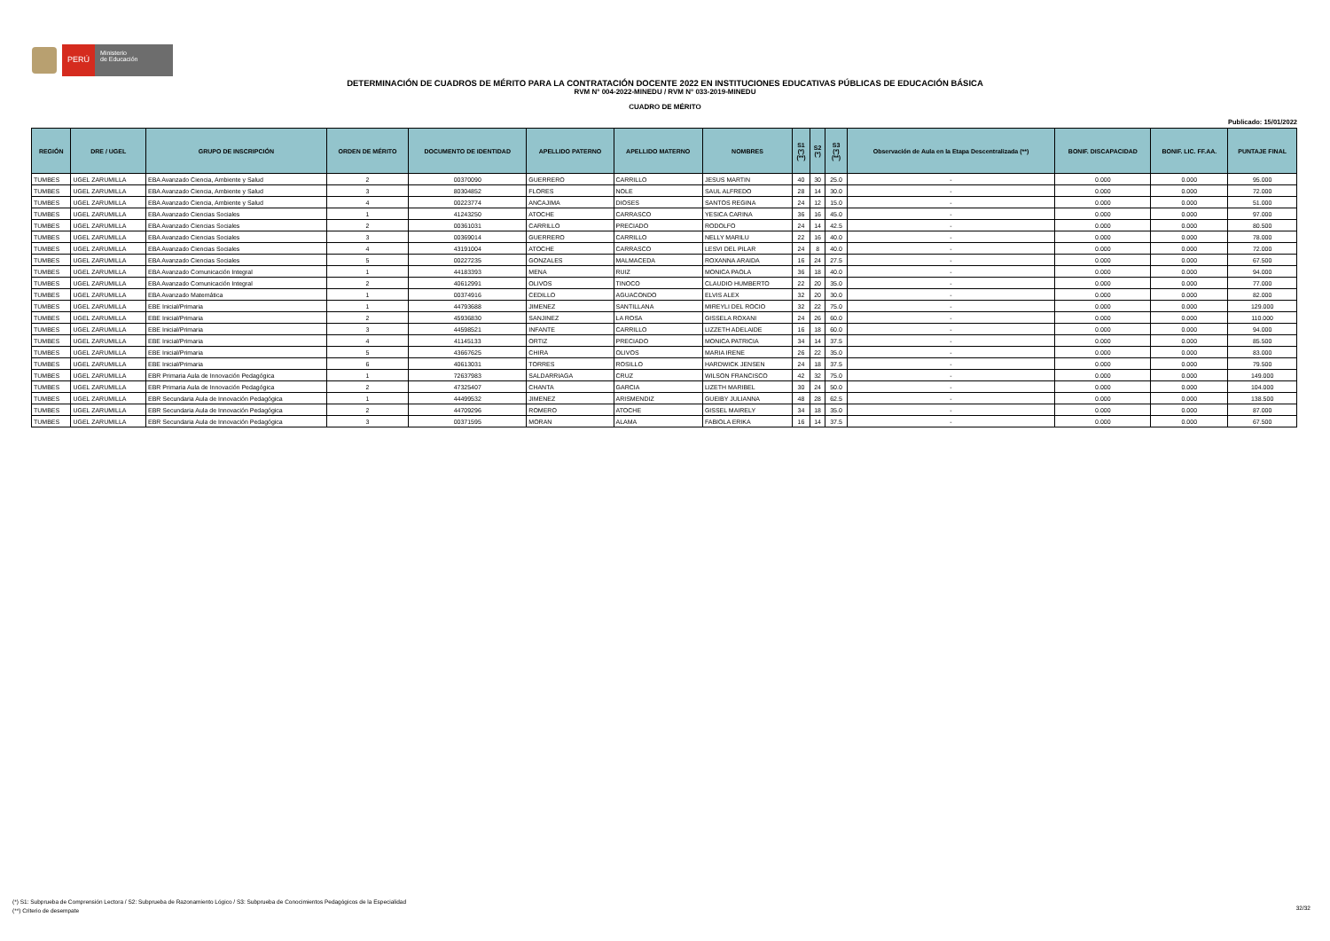PERÚ
Ministerio
de Educación
DETERMINACIÓN DE CUADROS DE MÉRITO PARA LA CONTRATACIÓN DOCENTE 2022 EN INSTITUCIONES EDUCATIVAS PÚBLICAS DE EDUCACIÓN BÁSICA
RVM N° 004-2022-MINEDU / RVM N° 033-2019-MINEDU
CUADRO DE MÉRITO
Publicado: 15/01/2022
| REGIÓN | DRE / UGEL | GRUPO DE INSCRIPCIÓN | ORDEN DE MÉRITO | DOCUMENTO DE IDENTIDAD | APELLIDO PATERNO | APELLIDO MATERNO | NOMBRES | S1 (*) (**) | S2 (*) | S3 (*) (**) | Observación de Aula en la Etapa Descentralizada (**) | BONIF. DISCAPACIDAD | BONIF. LIC. FF.AA. | PUNTAJE FINAL |
| --- | --- | --- | --- | --- | --- | --- | --- | --- | --- | --- | --- | --- | --- | --- |
| TUMBES | UGEL ZARUMILLA | EBA Avanzado Ciencia, Ambiente y Salud | 2 | 00370090 | GUERRERO | CARRILLO | JESUS MARTIN | 40 | 30 | 25.0 | - | 0.000 | 0.000 | 95.000 |
| TUMBES | UGEL ZARUMILLA | EBA Avanzado Ciencia, Ambiente y Salud | 3 | 80304852 | FLORES | NOLE | SAUL ALFREDO | 28 | 14 | 30.0 | - | 0.000 | 0.000 | 72.000 |
| TUMBES | UGEL ZARUMILLA | EBA Avanzado Ciencia, Ambiente y Salud | 4 | 00223774 | ANCAJIMA | DIOSES | SANTOS REGINA | 24 | 12 | 15.0 | - | 0.000 | 0.000 | 51.000 |
| TUMBES | UGEL ZARUMILLA | EBA Avanzado Ciencias Sociales | 1 | 41243250 | ATOCHE | CARRASCO | YESICA CARINA | 36 | 16 | 45.0 | - | 0.000 | 0.000 | 97.000 |
| TUMBES | UGEL ZARUMILLA | EBA Avanzado Ciencias Sociales | 2 | 00361031 | CARRILLO | PRECIADO | RODOLFO | 24 | 14 | 42.5 | - | 0.000 | 0.000 | 80.500 |
| TUMBES | UGEL ZARUMILLA | EBA Avanzado Ciencias Sociales | 3 | 00369014 | GUERRERO | CARRILLO | NELLY MARILU | 22 | 16 | 40.0 | - | 0.000 | 0.000 | 78.000 |
| TUMBES | UGEL ZARUMILLA | EBA Avanzado Ciencias Sociales | 4 | 43191004 | ATOCHE | CARRASCO | LESVI DEL PILAR | 24 | 8 | 40.0 | - | 0.000 | 0.000 | 72.000 |
| TUMBES | UGEL ZARUMILLA | EBA Avanzado Ciencias Sociales | 5 | 00227235 | GONZALES | MALMACEDA | ROXANNA ARAIDA | 16 | 24 | 27.5 | - | 0.000 | 0.000 | 67.500 |
| TUMBES | UGEL ZARUMILLA | EBA Avanzado Comunicación Integral | 1 | 44183393 | MENA | RUIZ | MONICA PAOLA | 36 | 18 | 40.0 | - | 0.000 | 0.000 | 94.000 |
| TUMBES | UGEL ZARUMILLA | EBA Avanzado Comunicación Integral | 2 | 40612991 | OLIVOS | TINOCO | CLAUDIO HUMBERTO | 22 | 20 | 35.0 | - | 0.000 | 0.000 | 77.000 |
| TUMBES | UGEL ZARUMILLA | EBA Avanzado Matemática | 1 | 00374916 | CEDILLO | AGUACONDO | ELVIS ALEX | 32 | 20 | 30.0 | - | 0.000 | 0.000 | 82.000 |
| TUMBES | UGEL ZARUMILLA | EBE Inicial/Primaria | 1 | 44793688 | JIMENEZ | SANTILLANA | MIREYLI DEL ROCIO | 32 | 22 | 75.0 | - | 0.000 | 0.000 | 129.000 |
| TUMBES | UGEL ZARUMILLA | EBE Inicial/Primaria | 2 | 45936830 | SANJINEZ | LA ROSA | GISSELA ROXANI | 24 | 26 | 60.0 | - | 0.000 | 0.000 | 110.000 |
| TUMBES | UGEL ZARUMILLA | EBE Inicial/Primaria | 3 | 44598521 | INFANTE | CARRILLO | LIZZETH ADELAIDE | 16 | 18 | 60.0 | - | 0.000 | 0.000 | 94.000 |
| TUMBES | UGEL ZARUMILLA | EBE Inicial/Primaria | 4 | 41145133 | ORTIZ | PRECIADO | MONICA PATRICIA | 34 | 14 | 37.5 | - | 0.000 | 0.000 | 85.500 |
| TUMBES | UGEL ZARUMILLA | EBE Inicial/Primaria | 5 | 43667625 | CHIRA | OLIVOS | MARIA IRENE | 26 | 22 | 35.0 | - | 0.000 | 0.000 | 83.000 |
| TUMBES | UGEL ZARUMILLA | EBE Inicial/Primaria | 6 | 40613031 | TORRES | ROSILLO | HARDWICK JENSEN | 24 | 18 | 37.5 | - | 0.000 | 0.000 | 79.500 |
| TUMBES | UGEL ZARUMILLA | EBR Primaria Aula de Innovación Pedagógica | 1 | 72637983 | SALDARRIAGA | CRUZ | WILSON FRANCISCO | 42 | 32 | 75.0 | - | 0.000 | 0.000 | 149.000 |
| TUMBES | UGEL ZARUMILLA | EBR Primaria Aula de Innovación Pedagógica | 2 | 47325407 | CHANTA | GARCIA | LIZETH MARIBEL | 30 | 24 | 50.0 | - | 0.000 | 0.000 | 104.000 |
| TUMBES | UGEL ZARUMILLA | EBR Secundaria Aula de Innovación Pedagógica | 1 | 44499532 | JIMENEZ | ARISMENDIZ | GUEIBY JULIANNA | 48 | 28 | 62.5 | - | 0.000 | 0.000 | 138.500 |
| TUMBES | UGEL ZARUMILLA | EBR Secundaria Aula de Innovación Pedagógica | 2 | 44709296 | ROMERO | ATOCHE | GISSEL MAIRELY | 34 | 18 | 35.0 | - | 0.000 | 0.000 | 87.000 |
| TUMBES | UGEL ZARUMILLA | EBR Secundaria Aula de Innovación Pedagógica | 3 | 00371595 | MORAN | ALAMA | FABIOLA ERIKA | 16 | 14 | 37.5 | - | 0.000 | 0.000 | 67.500 |
(*) S1: Subprueba de Comprensión Lectora / S2: Subprueba de Razonamiento Lógico / S3: Subprueba de Conocimientos Pedagógicos de la Especialidad
(**) Criterio de desempate
32/32